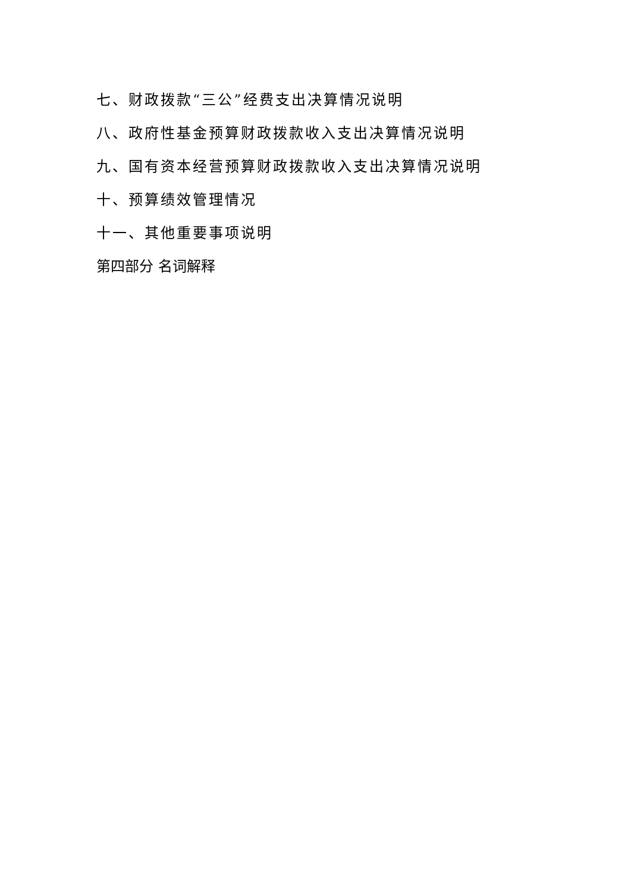七、财政拨款“三公”经费支出决算情况说明
八、政府性基金预算财政拨款收入支出决算情况说明
九、国有资本经营预算财政拨款收入支出决算情况说明
十、预算绩效管理情况
十一、其他重要事项说明
第四部分 名词解释